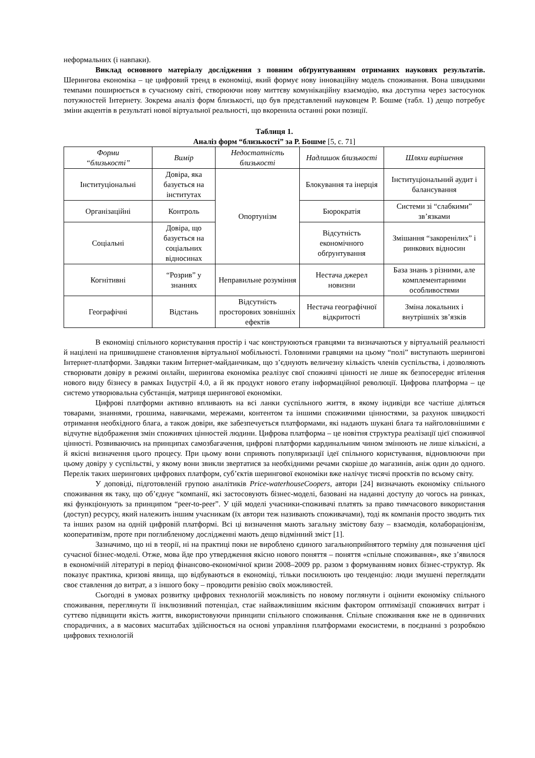неформальних (і навпаки).
Виклад основного матеріалу дослідження з повним обґрунтуванням отриманих наукових результатів. Шерингова економіка – це цифровий тренд в економіці, який формує нову інноваційну модель споживання. Вона швидкими темпами поширюється в сучасному світі, створюючи нову миттєву комунікаційну взаємодію, яка доступна через застосунок потужностей Інтернету. Зокрема аналіз форм близькості, що був представлений науковцем Р. Бошме (табл. 1) дещо потребує зміни акцентів в результаті нової віртуальної реальності, що вкоренила останні роки позиції.
Таблиця 1.
Аналіз форм “близькості” за Р. Бошме [5, с. 71]
| Форми “близькості” | Вимір | Недостатність близькості | Надлишок близькості | Шляхи вирішення |
| --- | --- | --- | --- | --- |
| Інституціональні | Довіра, яка базується на інститутах | Опортунізм | Блокування та інерція | Інституціональний аудит і балансування |
| Організаційні | Контроль | | Бюрократія | Системи зі “слабкими” зв’язками |
| Соціальні | Довіра, що базується на соціальних відносинах | | Відсутність економічного обґрунтування | Змішання “закоренілих” і ринкових відносин |
| Когнітивні | “Розрив” у знаннях | Неправильне розуміння | Нестача джерел новизни | База знань з різними, але комплементарними особливостями |
| Географічні | Відстань | Відсутність просторових зовнішніх ефектів | Нестача географічної відкритості | Зміна локальних і внутрішніх зв’язків |
В економіці спільного користування простір і час конструюються гравцями та визначаються у віртуальній реальності й націлені на пришвидшене становлення віртуальної мобільності. Головними гравцями на цьому “полі” виступають шерингові Інтернет-платформи. Завдяки таким Інтернет-майданчикам, що з’єднують величезну кількість членів суспільства, і дозволяють створювати довіру в режимі онлайн, шерингова економіка реалізує свої споживчі цінності не лише як безпосереднє втілення нового виду бізнесу в рамках Індустрії 4.0, а й як продукт нового етапу інформаційної революції. Цифрова платформа – це системо утворювальна субстанція, матриця шерингової економіки.
Цифрові платформи активно впливають на всі ланки суспільного життя, в якому індивіди все частіше діляться товарами, знаннями, грошима, навичками, мережами, контентом та іншими споживчими цінностями, за рахунок швидкості отримання необхідного блага, а також довіри, яке забезпечується платформами, які надають шукані блага та найголовнішими є відчутне відображення змін споживчих цінностей людини. Цифрова платформа – це новітня структура реалізації цієї споживчої цінності. Розвиваючись на принципах самозбагачення, цифрові платформи кардинальним чином змінюють не лише кількісні, а й якісні визначення цього процесу. При цьому вони сприяють популяризації ідеї спільного користування, відновлюючи при цьому довіру у суспільстві, у якому вони звикли звертатися за необхідними речами скоріше до магазинів, аніж один до одного. Перелік таких шерингових цифрових платформ, суб’єктів шерингової економіки вже налічує тисячі проєктів по всьому світу.
У доповіді, підготовленій групою аналітиків Price-waterhouseCoopers, автори [24] визначають економіку спільного споживання як таку, що об’єднує “компанії, які застосовують бізнес-моделі, базовані на наданні доступу до чогось на ринках, які функціонують за принципом “peer-to-peer”. У цій моделі учасники-споживачі платять за право тимчасового використання (доступ) ресурсу, який належить іншим учасникам (їх автори теж називають споживачами), тоді як компанія просто зводить тих та інших разом на одній цифровій платформі. Всі ці визначення мають загальну змістову базу – взаємодія, колабораціонізм, кооперативізм, проте при поглибленому дослідженні мають дещо відмінний зміст [1].
Зазначимо, що ні в теорії, ні на практиці поки не вироблено єдиного загальноприйнятого терміну для позначення цієї сучасної бізнес-моделі. Отже, мова йде про утвердження якісно нового поняття – поняття «спільне споживання», яке з’явилося в економічній літературі в період фінансово-економічної кризи 2008–2009 рр. разом з формуванням нових бізнес-структур. Як показує практика, кризові явища, що відбуваються в економіці, тільки посилюють цю тенденцію: люди змушені переглядати своє ставлення до витрат, а з іншого боку – проводити ревізію своїх можливостей.
Сьогодні в умовах розвитку цифрових технологій можливість по новому поглянути і оцінити економіку спільного споживання, переглянути її інклюзивний потенціал, стає найважливішим якісним фактором оптимізації споживчих витрат і суттєво підвищити якість життя, використовуючи принципи спільного споживання. Спільне споживання вже не в одиничних спорадичних, а в масових масштабах здійснюється на основі управління платформами екосистеми, в поєднанні з розробкою цифрових технологій